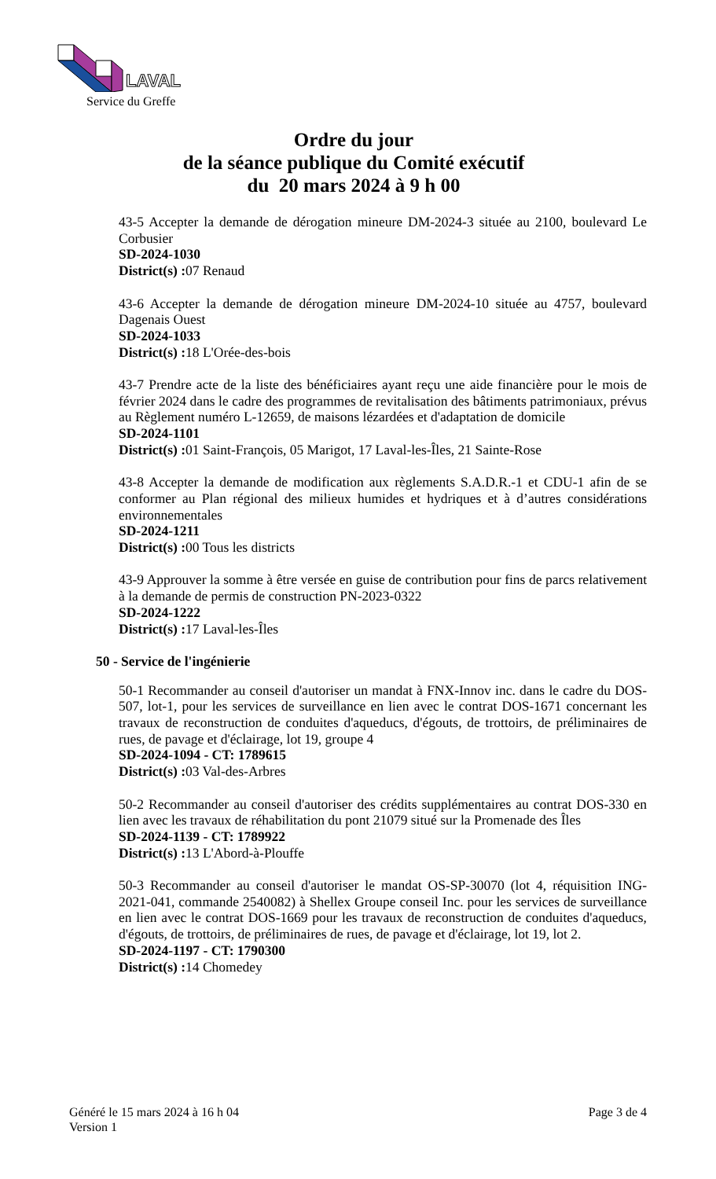LAVAL
Service du Greffe
Ordre du jour
de la séance publique du Comité exécutif
du 20 mars 2024 à 9 h 00
43-5 Accepter la demande de dérogation mineure DM-2024-3 située au 2100, boulevard Le Corbusier
SD-2024-1030
District(s) : 07 Renaud
43-6 Accepter la demande de dérogation mineure DM-2024-10 située au 4757, boulevard Dagenais Ouest
SD-2024-1033
District(s) : 18 L'Orée-des-bois
43-7 Prendre acte de la liste des bénéficiaires ayant reçu une aide financière pour le mois de février 2024 dans le cadre des programmes de revitalisation des bâtiments patrimoniaux, prévus au Règlement numéro L-12659, de maisons lézardées et d'adaptation de domicile
SD-2024-1101
District(s) : 01 Saint-François, 05 Marigot, 17 Laval-les-Îles, 21 Sainte-Rose
43-8 Accepter la demande de modification aux règlements S.A.D.R.-1 et CDU-1 afin de se conformer au Plan régional des milieux humides et hydriques et à d’autres considérations environnementales
SD-2024-1211
District(s) : 00 Tous les districts
43-9 Approuver la somme à être versée en guise de contribution pour fins de parcs relativement à la demande de permis de construction PN-2023-0322
SD-2024-1222
District(s) : 17 Laval-les-Îles
50 - Service de l'ingénierie
50-1 Recommander au conseil d'autoriser un mandat à FNX-Innov inc. dans le cadre du DOS-507, lot-1, pour les services de surveillance en lien avec le contrat DOS-1671 concernant les travaux de reconstruction de conduites d'aqueducs, d'égouts, de trottoirs, de préliminaires de rues, de pavage et d'éclairage, lot 19, groupe 4
SD-2024-1094 - CT: 1789615
District(s) : 03 Val-des-Arbres
50-2 Recommander au conseil d'autoriser des crédits supplémentaires au contrat DOS-330 en lien avec les travaux de réhabilitation du pont 21079 situé sur la Promenade des Îles
SD-2024-1139 - CT: 1789922
District(s) : 13 L'Abord-à-Plouffe
50-3 Recommander au conseil d'autoriser le mandat OS-SP-30070 (lot 4, réquisition ING-2021-041, commande 2540082) à Shellex Groupe conseil Inc. pour les services de surveillance en lien avec le contrat DOS-1669 pour les travaux de reconstruction de conduites d'aqueducs, d'égouts, de trottoirs, de préliminaires de rues, de pavage et d'éclairage, lot 19, lot 2.
SD-2024-1197 - CT: 1790300
District(s) : 14 Chomedey
Généré le 15 mars 2024 à 16 h 04
Version 1
Page 3 de 4